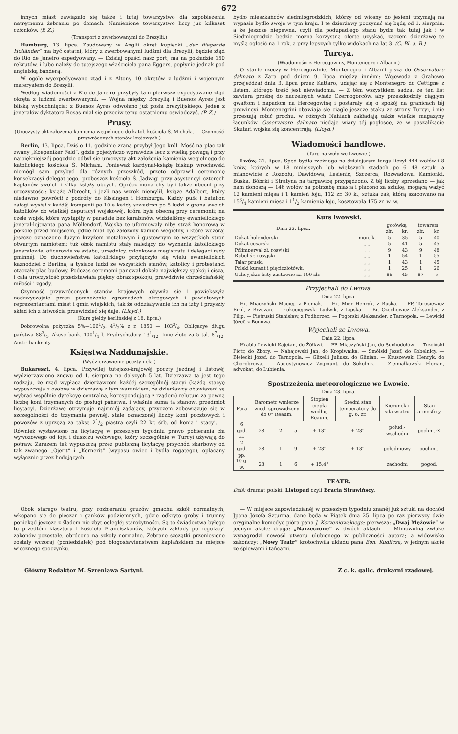672
innych miast zawiązało się także i tutaj towarzystwo dla zapobieżenia natrętnemu żebraniu po domach. Namienione towarzystwo liczy już kilkaset członków. (P. Z.)
(Transport z zwerbowanymi do Brezylii.)
Hamburg, 13. lipca. Zbudowany w Anglii okręt kupiecki „der fliegende Holländer“ ma być ostatni, który z zwerbowanymi ludźmi dla Brezylii, będzie ztąd do Rio de Janeiro expedyowany. — Dzisiaj opuści nasz port; ma na pokładzie 150 rekrutów, i lubo należy do tutejszego właściciela pana Eggers, popłynie jednak pod angielską banderą.
W ogóle wyexpedyowano ztąd i z Altony 10 okrętów z ludźmi i wojennym materyałem do Brezylii.
Według wiadomości z Rio de Janeiro przybyły tam pierwsze expedyowane ztąd okręta z ludźmi zwerbowanymi. — Wojna między Brezylią i Buenos Ayres jest bliską wybuchnięcia; z Buenos Ayres odwołano już posła brezylijskiego. Jeden z jenerałów dyktatora Rosas miał się przeciw temu ostatniemu oświadczyć. (P. Z.)
Prusy.
(Uroczysty akt założenia kamienia węgielnego do katol. kościoła Ś. Michała. — Czynność przywróconych stanów krajowych.)
Berlin, 13. lipca. Dziś o 11. godzinie zrana przybył Jego król. Mość na plac tak zwany „Koepeniker Feld“, gdzie pojedyńczo wprawdzie lecz z wielką powagą i przy najpiękniejszéj pogodzie odbył się uroczysty akt założenia kamienia węgielnego do katolickiego kościoła Ś. Michała. Ponieważ kardynał-książę biskup wrocławski niemógł sam przybyć dla różnych przeszkód, przeto odprawił ceremonię konsekracyi delegat jego, proboszcz kościoła Ś. Jadwigi przy asystencyi czterech kapłanów swoich i kilku księży obcych. Oprócz monarchy byli także obecni przy uroczystości: książę Albrecht, i jeżli nas wzrok niemylił, książę Adalbert, który niedawno powrócił z podróży do Kissingen i Homburga. Każdy pułk i batalion załogi wysłał z każdéj kompanii po 10 a każdy szwadron po 5 ludzi z grona swoich katolików do wielkiéj deputacyi wojskowéj, która była obecną przy ceremonii; na czele wojsk, które wystąpiły w paradzie bez karabinów, widzieliśmy ewanielickiego jenerał-lejtnanta pana Möllendorf. Wojska te uformowały niby straż honorową w półkole przed miejscem, gdzie miał być założony kamień węgielny, i które wczoraj jeszcze oznaczono dużym krzyżem metalowym i gustownym ze wszystkich stron otwartym namiotem; tuż obok namiotu stały należący do wyznania katolickiego jenerałowie, oficerowie ze sztabu, urzędnicy, członkowie magistratu i delegaci rady gminnéj. Do duchowieństwa katolickiego przyłączyło się wielu ewanielickich kaznodziei z Berlina, a tysiące ludzi ze wszystkich stanów, katolicy i protestanci otaczały plac budowy. Podczas ceremonii panował dokoła największy spokój i cisza, i cała uroczystość przedstawiała piękny obraz spokoju, prawdziwie chrześciańskiéj miłości i zgody.
Czynność przywróconych stanów krajowych ożywiła się i powiększyła nadzwyczajnie przez pomnożenie zgromadzeń okręgowych i powiatowych reprezentantami miast i gmin wiejskich, tak że oddziaływanie ich na izby i przyszły skład ich z łatwością przewidzieć się daje. (Lloyd.)
(Kurs giełdy berlińskiej z 18. lipca.)
Dobrowolna pożyczka 5%—1061/2. 41/2% z r. 1850 — 1033/4. Obligacye długu państwa 883/4. Akcye bank. 1001/4 l. Frydrychsdory 131/12. Inne złoto za 5 tal. 87/12. Austr. banknoty —.
Księstwa Naddunajskie.
(Wydzierżawienie poczty i cła.)
Bukareszt, 4. lipca. Przywilej tutejszo-krajowéj poczty jezdnej i listowéj wydzierżawiono znowu od 1. sierpnia na dalszych 5 lat. Dzierżawa ta jest tego rodzaju, że rząd wypłaca dzierżawcom każdéj szczególnéj stacyi (każdą stacyę wypuszczają z osobna w dzierżawę z tym warunkiem, że dzierżawcy obowiązani są wybrać wspólnie dyrekcyę centralną, korespondującą z rządem) relutum za pewną liczbę koni trzymanych do posługi państwa, i właśnie suma ta stanowi przedmiot licytacyi. Dzierżawę otrzymuje najmniéj żądający, przyczem zobowiązuje się w szczególności do trzymania pewnéj, stale oznaczonéj liczby koni pocztowych i powozów z uprzężą za taksę 21/2 piastra czyli 22 kr. śrb. od konia i stacyi. — Również wystawiono na licytacyę w przeszłym tygodniu prawo pobierania cła wywozowego od łoju i tłuszczu wołowego, który szczególnie w Turcyi używają do potraw. Zarazem też wypuszczą przez publiczną licytacyę przychód skarbowy od tak zwanego „Ojerit“ i „Kornerit“ (wypasu owiec i bydła rogatego), opłacany wyłącznie przez hodujących
bydło mieszkańców siedmiogrodzkich, którzy od wiosny do jesieni trzymają na wypasie bydło swoje w tym kraju. I te dzierżawy poczynać się będą od 1. sierpnia, a że jeszcze niepewna, czyli dla podupadłego stanu bydła tak tutaj jak i w Siedmiogrodzie będzie można korzystną ofertę uzyskać, zaczem dzierżawę tę myślą ogłosić na 1 rok, a przy lepszych tylko widokach na lat 3. (C. Bl. a. B.)
Turcya.
(Wiadomości z Hercegowiny, Montenegro i Albanii.)
O stanie rzeczy w Hercegowinie, Montenegro i Albanii piszą do Osservatore dalmato z Zara pod dniem 9. lipca między innémi: Wojewoda z Grahowo przejeżdżał dnia 3. lipca przez Kattaro, udając się z Montenegro do Cettigne z listem, którego treść jest niewiadoma. — Z tém wszystkiem sądzą, że ten list zawiera prośbę do naczelnych władz Czernogorców, aby przeszkodziły ciągłym gwałtom i napadom na Hercegowinę i postarały się o spokój na granicach téj prowincyi. Montenegrini obawiają się ciągle jeszcze ataku ze strony Turcyi, i nie przestają robić prochu, w różnych Nahiach zakładają także wielkie magazyny ładunków. Osservatore dalmato niedaje wiary téj pogłosce, że w paszalikacie Skutari wojska się koncentrują. (Lloyd.)
Wiadomości handlowe.
(Targ na woły we Lwowie.)
Lwów, 21. lipca. Spęd bydła rzeźnego na dzisiejszym targu liczył 444 wołów i 8 krów, których w 18 mniejszych lub większych stadach po 6—48 sztuk, a mianowicie z Rozdołu, Dawidowa, Lesienic, Szczerca, Rozwadowa, Kamionki, Buska, Bóbrki i Stratyna na targawicę przypędzono. Z téj liczby sprzedano — jak nam donoszą — 146 wołów na potrzebę miasta i płacono za sztukę, mogącą ważyć 12 kamieni mięsa i 1 kamień łoju, 112 zr. 30 k., sztuka zaś, którą szacowano na 153/4 kamieni mięsa i 11/2 kamienia łoju, kosztowała 175 zr. w. w.
Kurs lwowski.
| Dnia 23. lipca. | | gotówką | | towarem | |
| --- | --- | --- | --- | --- | --- |
| | | złr. | kr. | złr. | kr. |
| Dukat holenderski | mon. k. | 5 | 35 | 5 | 40 |
| Dukat cesarski | „ „ | 5 | 41 | 5 | 45 |
| Półimperyał zł. rosyjski | „ „ | 9 | 43 | 9 | 48 |
| Rubel śr. rosyjski | „ „ | 1 | 54 | 1 | 55 |
| Talar pruski | „ „ | 1 | 43 | 1 | 45 |
| Polski kurant i pięciozłotówk. | „ „ | 1 | 25 | 1 | 26 |
| Galicyjskie listy zastawne za 100 złr. | „ „ | 86 | 45 | 87 | 5 |
Przyjechali do Lwowa.
Dnia 22. lipca.
Hr. Miączyński Maciej, z Pieniak. — Hr. Mier Henryk, z Buska. — PP. Torosiewicz Emil, z Brzeżan. — Łokuciejowski Ludwik, z Lipska. — Br. Czechowicz Aleksander, z Pilip. — Pietruski Stanisław, z Podhorzec. — Pogórski Aleksander, z Tarnopola. — Lewicki Józef, z Bonowa.
Wyjechali ze Lwowa.
Dnia 22. lipca.
Hrabia Lewicki Kajetan, do Żółkwi. — PP. Miączyński Jan, do Suchodołów. — Trzciński Piotr, do Zbory. — Nahajowski Jan, do Kropiwnika. — Smólski Józef, do Kobelnicy. — Bielecki Józef, do Tarnopola. — Glixelli Juliusz, do Glinian. — Kruszewski Henryk, do Chorobrowa. — Augustynowicz Zygmunt, do Sokolnik. — Ziemiałkowski Florian, adwokat, do Lubienia.
Spostrzeżenia meteorologiczne we Lwowie.
Dnia 23. lipca.
| Pora | Barometr wmierze wied. sprowadzony do 0° Reaum. | | | Stopień ciepła według Reaum. | Sredni stan temperatury do g. 6. zr. | Kierunek i siła wiatru | Stan atmosfery |
| --- | --- | --- | --- | --- | --- | --- | --- |
| 6 god. zr. | 28 | 2 | 5 | + 13° | + 23° | połud.-wschodni | pochm. ☉ |
| 2 god. pp. | 28 | 1 | 9 | + 23° | + 13° | południowy | pochm „ |
| 10 g. w. | 28 | 1 | 6 | + 15,4° | | zachodni | pogod. |
TEATR.
Dziś: dramat polski: Listopad czyli Bracia Strawińscy.
Obok starego teatru, przy rozbieraniu gruzów gmachu szkół normalnych, wkopano się do pieczar i ganków podziemnych, gdzie odkryto groby i trumny poniekąd jeszcze z śladem nie zbyt odległéj starożytności. Są to świadectwa byłego tu przedtém klasztoru i kościoła Franciszkanów, których zakłady po regulacyi zakonów pozostałe, obrócono na szkoły normalne. Zebrane szczątki przeniesione zostały wczoraj (poniedziałek) pod błogosławieństwem kapłańskiem na miejsce wiecznego spoczynku.
— W miejsce zapowiedzianéj w przeszłym tygodniu znanéj już sztuki na dochód Jpana Józefa Szturma, dane będą w Piątek dnia 25. lipca po raz pierwszy dwie oryginalne komedye pióra pana J. Korzeniowskiego; pierwsza: „Dwaj Mężowie“ w jednym akcie; druga: „Narzeczone“ w dwóch aktach. — Mimowolną zwłokę wynagrodzi nowość utworu ulubionego w publiczności autora; a widowisko zakończy: „Nowy Teatr“ krotochwila układu pana Bon. Kudlicza, w jednym akcie ze śpiewami i tańcami.
Główny Redaktor M. Szreniawa Sartyni. Z c. k. galic. drukarni rządowej.